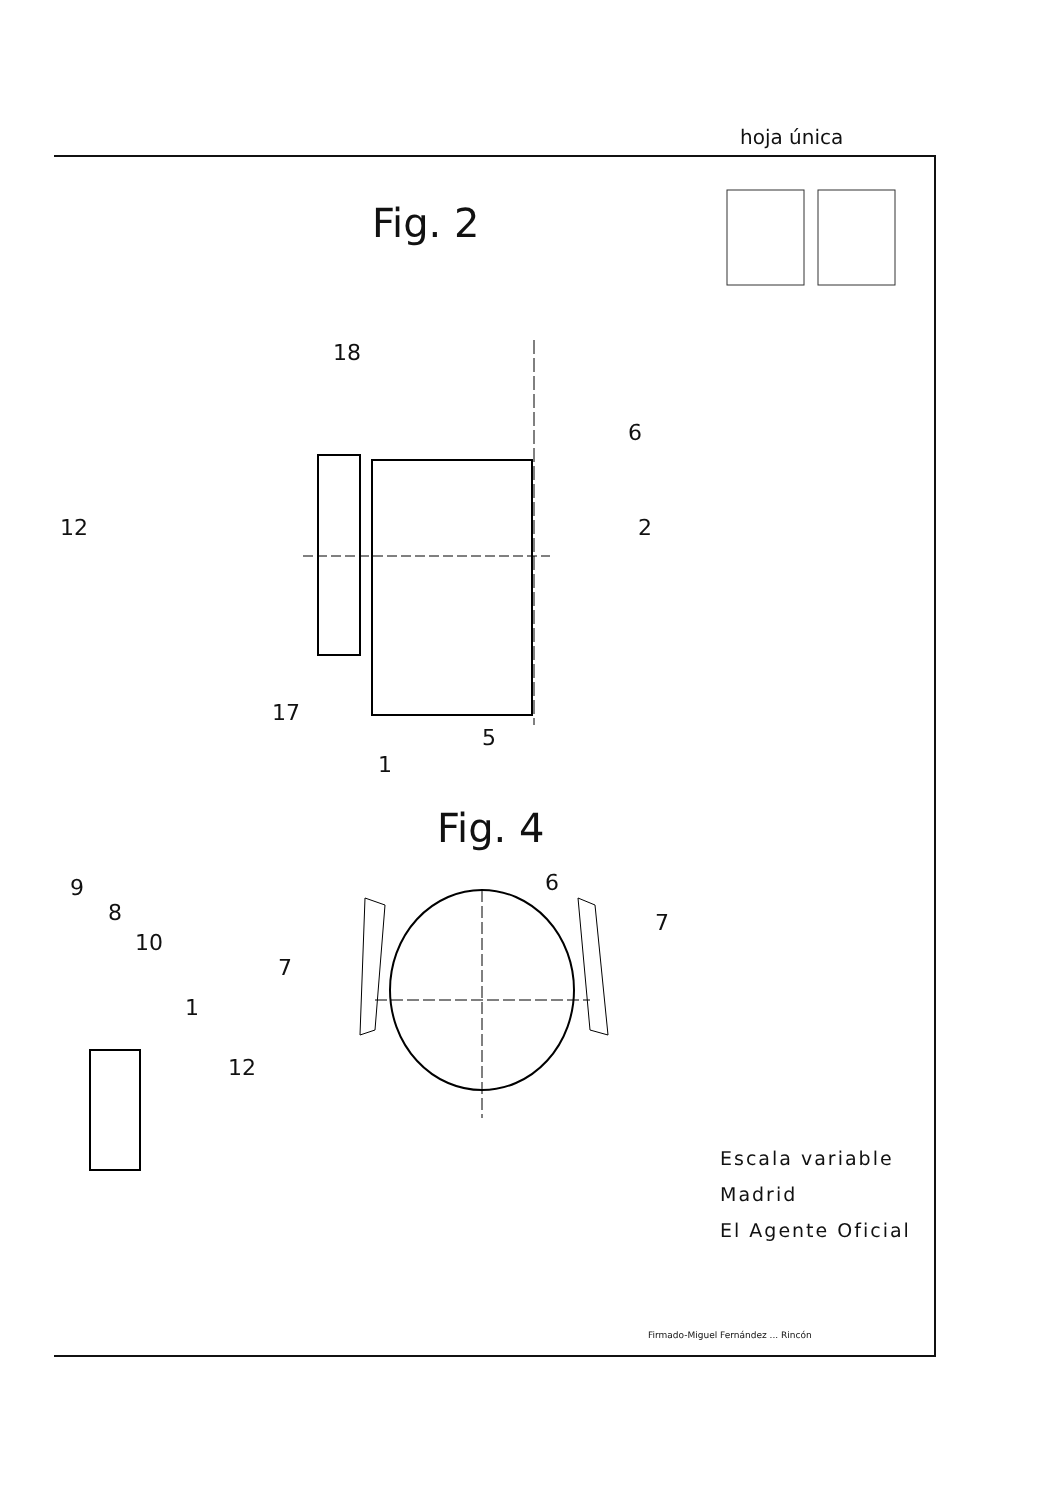hoja única
Fig. 2
18
6
12 2
17
5
1
Fig. 4
9
8
10
6
7
7
1
12
Escala variable
Madrid
El Agente Oficial
Firmado-Miguel Fernández ... Rincón